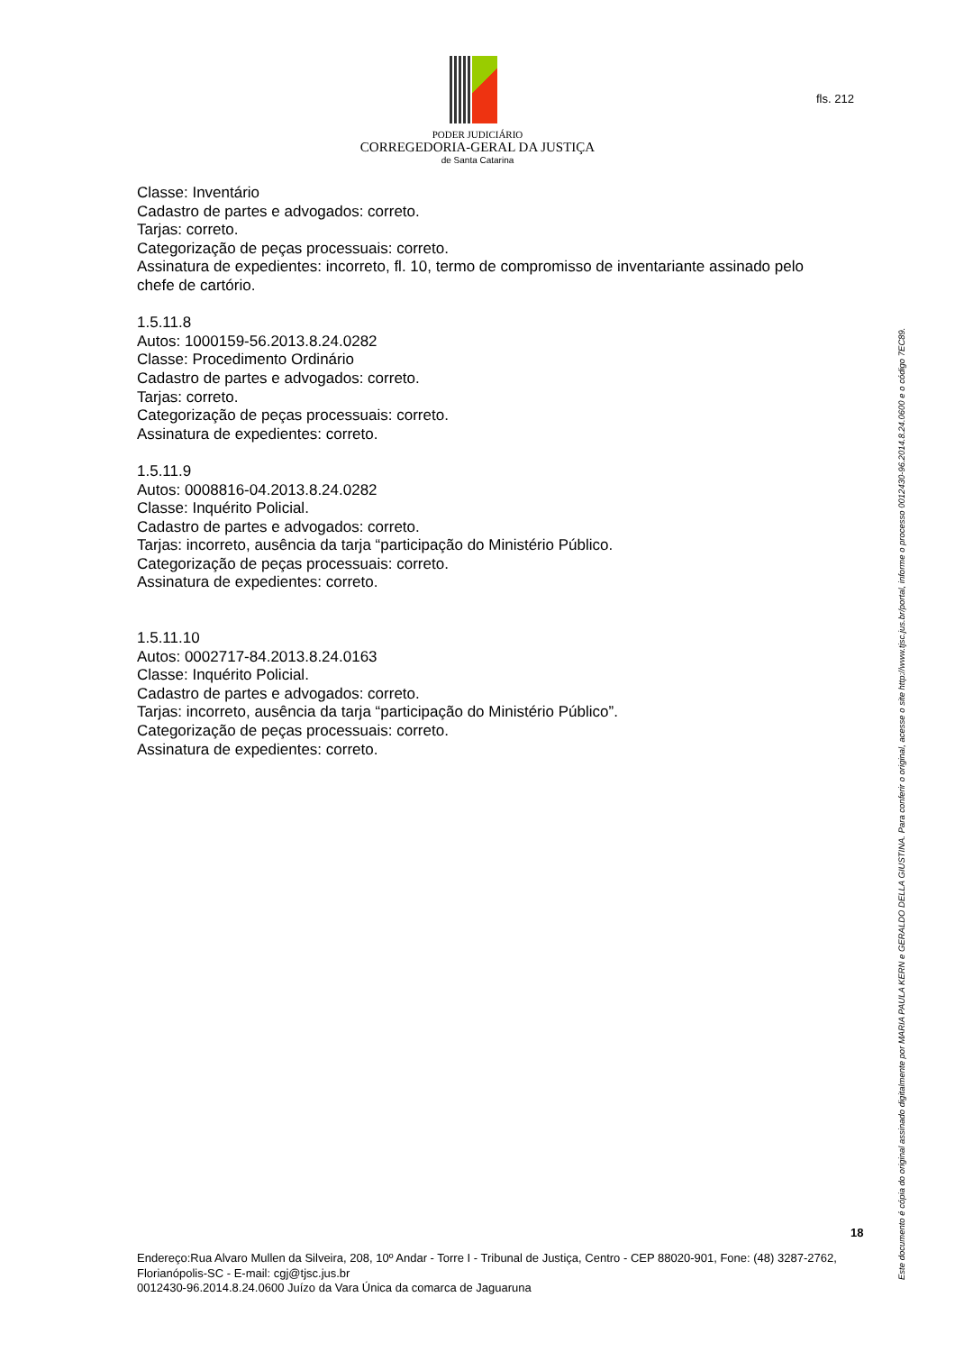PODER JUDICIÁRIO
CORREGEDORIA-GERAL DA JUSTIÇA
de Santa Catarina
fls. 212
Classe: Inventário
Cadastro de partes e advogados: correto.
Tarjas: correto.
Categorização de peças processuais: correto.
Assinatura de expedientes: incorreto, fl. 10, termo de compromisso de inventariante assinado pelo chefe de cartório.
1.5.11.8
Autos: 1000159-56.2013.8.24.0282
Classe: Procedimento Ordinário
Cadastro de partes e advogados: correto.
Tarjas: correto.
Categorização de peças processuais: correto.
Assinatura de expedientes: correto.
1.5.11.9
Autos: 0008816-04.2013.8.24.0282
Classe: Inquérito Policial.
Cadastro de partes e advogados: correto.
Tarjas: incorreto, ausência da tarja “participação do Ministério Público.
Categorização de peças processuais: correto.
Assinatura de expedientes: correto.
1.5.11.10
Autos: 0002717-84.2013.8.24.0163
Classe: Inquérito Policial.
Cadastro de partes e advogados: correto.
Tarjas: incorreto, ausência da tarja “participação do Ministério Público”.
Categorização de peças processuais: correto.
Assinatura de expedientes: correto.
18
Endereço:Rua Alvaro Mullen da Silveira, 208, 10º Andar - Torre I - Tribunal de Justiça, Centro - CEP 88020-901, Fone: (48) 3287-2762, Florianópolis-SC - E-mail: cgj@tjsc.jus.br
0012430-96.2014.8.24.0600 Juízo da Vara Única da comarca de Jaguaruna
Este documento é cópia do original assinado digitalmente por MARIA PAULA KERN e GERALDO DELLA GIUSTINA. Para conferir o original, acesse o site http://www.tjsc.jus.br/portal, informe o processo 0012430-96.2014.8.24.0600 e o código 7EC89.